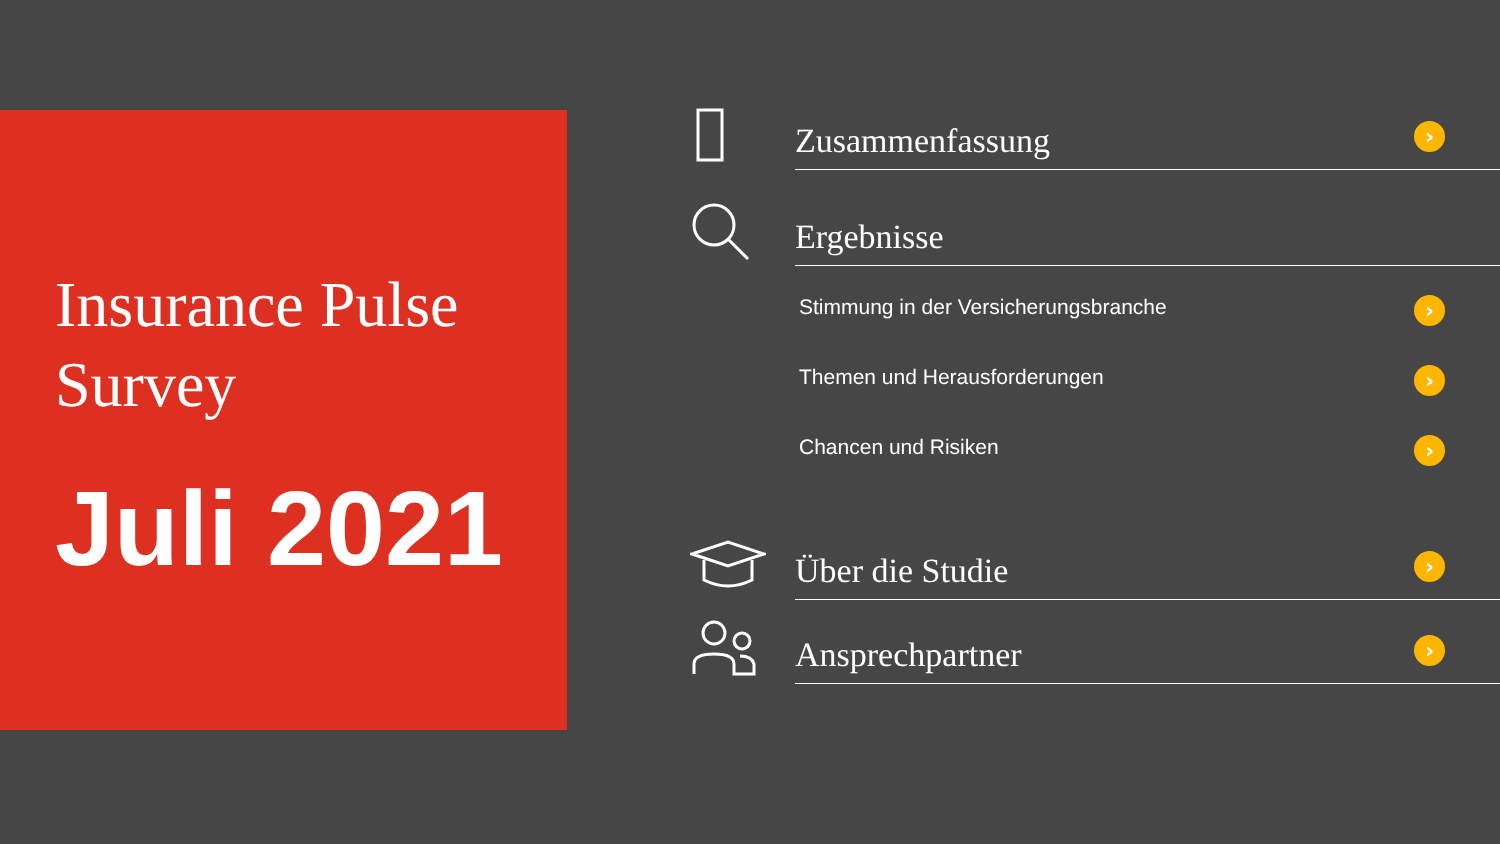Insurance Pulse
Survey
Juli 2021
Zusammenfassung ›
Ergebnisse
Stimmung in der Versicherungsbranche ›
Themen und Herausforderungen ›
Chancen und Risiken ›
Über die Studie ›
Ansprechpartner ›